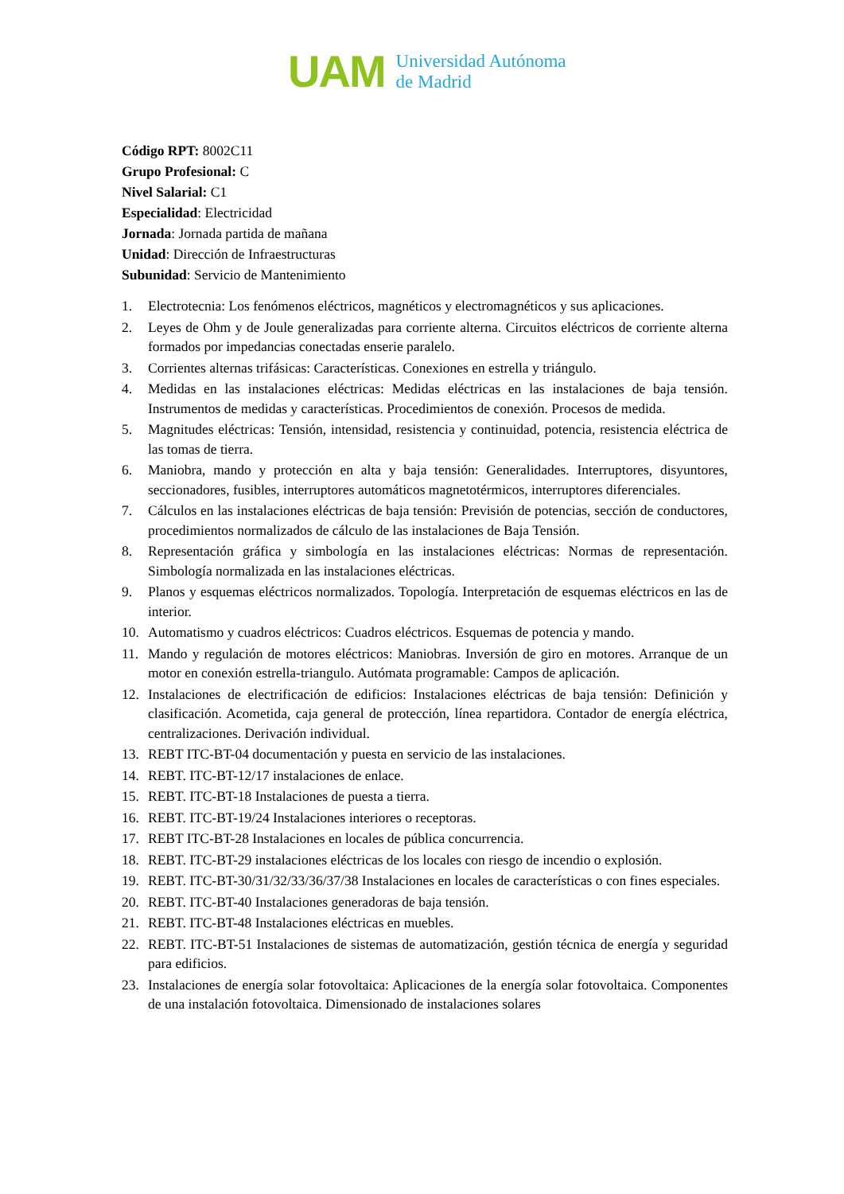UAM
Universidad Autónoma
de Madrid
Código RPT: 8002C11
Grupo Profesional: C
Nivel Salarial: C1
Especialidad: Electricidad
Jornada: Jornada partida de mañana
Unidad: Dirección de Infraestructuras
Subunidad: Servicio de Mantenimiento
1. Electrotecnia: Los fenómenos eléctricos, magnéticos y electromagnéticos y sus aplicaciones.
2. Leyes de Ohm y de Joule generalizadas para corriente alterna. Circuitos eléctricos de corriente alterna formados por impedancias conectadas enserie paralelo.
3. Corrientes alternas trifásicas: Características. Conexiones en estrella y triángulo.
4. Medidas en las instalaciones eléctricas: Medidas eléctricas en las instalaciones de baja tensión. Instrumentos de medidas y características. Procedimientos de conexión. Procesos de medida.
5. Magnitudes eléctricas: Tensión, intensidad, resistencia y continuidad, potencia, resistencia eléctrica de las tomas de tierra.
6. Maniobra, mando y protección en alta y baja tensión: Generalidades. Interruptores, disyuntores, seccionadores, fusibles, interruptores automáticos magnetotérmicos, interruptores diferenciales.
7. Cálculos en las instalaciones eléctricas de baja tensión: Previsión de potencias, sección de conductores, procedimientos normalizados de cálculo de las instalaciones de Baja Tensión.
8. Representación gráfica y simbología en las instalaciones eléctricas: Normas de representación. Simbología normalizada en las instalaciones eléctricas.
9. Planos y esquemas eléctricos normalizados. Topología. Interpretación de esquemas eléctricos en las de interior.
10. Automatismo y cuadros eléctricos: Cuadros eléctricos. Esquemas de potencia y mando.
11. Mando y regulación de motores eléctricos: Maniobras. Inversión de giro en motores. Arranque de un motor en conexión estrella-triangulo. Autómata programable: Campos de aplicación.
12. Instalaciones de electrificación de edificios: Instalaciones eléctricas de baja tensión: Definición y clasificación. Acometida, caja general de protección, línea repartidora. Contador de energía eléctrica, centralizaciones. Derivación individual.
13. REBT ITC-BT-04 documentación y puesta en servicio de las instalaciones.
14. REBT. ITC-BT-12/17 instalaciones de enlace.
15. REBT. ITC-BT-18 Instalaciones de puesta a tierra.
16. REBT. ITC-BT-19/24 Instalaciones interiores o receptoras.
17. REBT ITC-BT-28 Instalaciones en locales de pública concurrencia.
18. REBT. ITC-BT-29 instalaciones eléctricas de los locales con riesgo de incendio o explosión.
19. REBT. ITC-BT-30/31/32/33/36/37/38 Instalaciones en locales de características o con fines especiales.
20. REBT. ITC-BT-40 Instalaciones generadoras de baja tensión.
21. REBT. ITC-BT-48 Instalaciones eléctricas en muebles.
22. REBT. ITC-BT-51 Instalaciones de sistemas de automatización, gestión técnica de energía y seguridad para edificios.
23. Instalaciones de energía solar fotovoltaica: Aplicaciones de la energía solar fotovoltaica. Componentes de una instalación fotovoltaica. Dimensionado de instalaciones solares